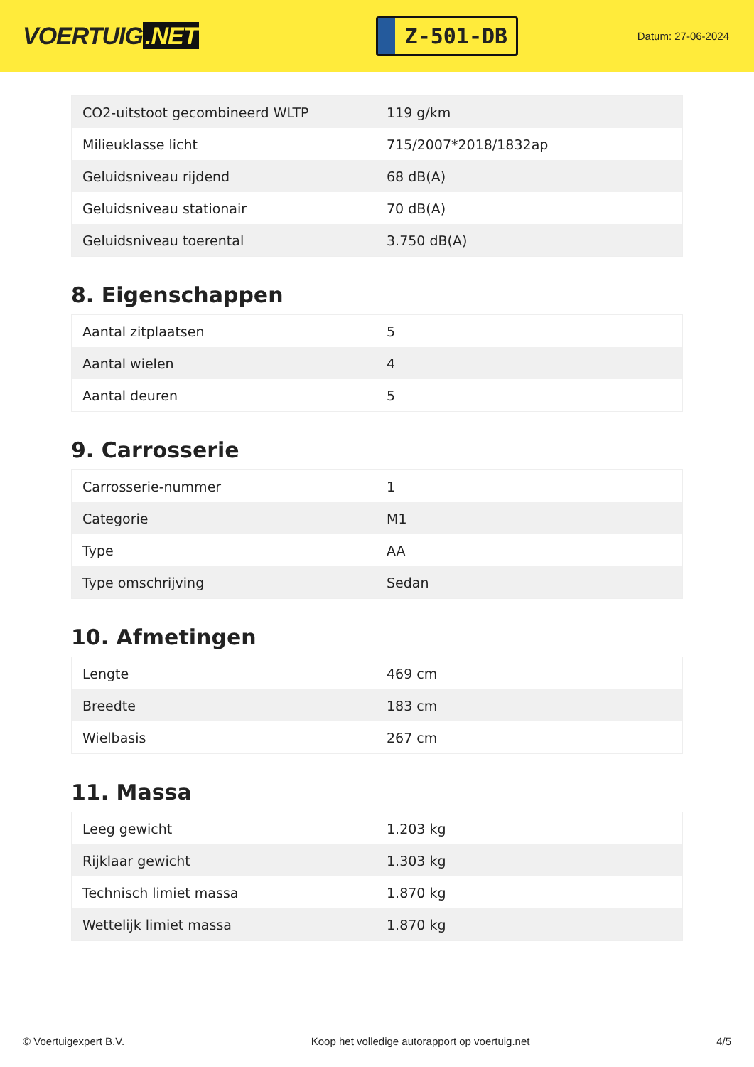VOERTUIG.NET
Z-501-DB
Datum: 27-06-2024
| CO2-uitstoot gecombineerd WLTP | 119 g/km |
| Milieuklasse licht | 715/2007*2018/1832ap |
| Geluidsniveau rijdend | 68 dB(A) |
| Geluidsniveau stationair | 70 dB(A) |
| Geluidsniveau toerental | 3.750 dB(A) |
8. Eigenschappen
| Aantal zitplaatsen | 5 |
| Aantal wielen | 4 |
| Aantal deuren | 5 |
9. Carrosserie
| Carrosserie-nummer | 1 |
| Categorie | M1 |
| Type | AA |
| Type omschrijving | Sedan |
10. Afmetingen
| Lengte | 469 cm |
| Breedte | 183 cm |
| Wielbasis | 267 cm |
11. Massa
| Leeg gewicht | 1.203 kg |
| Rijklaar gewicht | 1.303 kg |
| Technisch limiet massa | 1.870 kg |
| Wettelijk limiet massa | 1.870 kg |
© Voertuigexpert B.V. Koop het volledige autorapport op voertuig.net 4/5